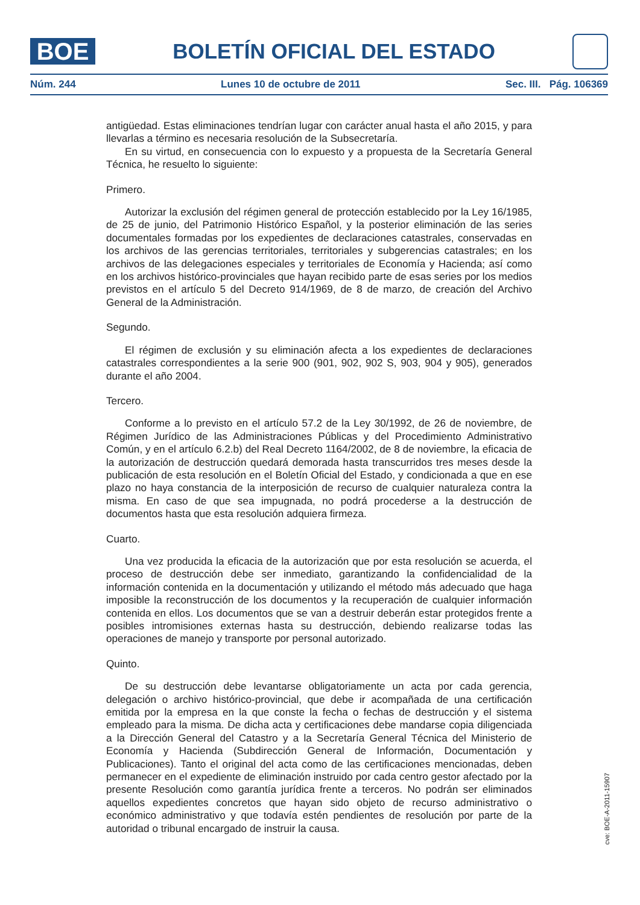BOE
BOLETÍN OFICIAL DEL ESTADO
Núm. 244 Lunes 10 de octubre de 2011 Sec. III. Pág. 106369
antigüedad. Estas eliminaciones tendrían lugar con carácter anual hasta el año 2015, y para llevarlas a término es necesaria resolución de la Subsecretaría.
En su virtud, en consecuencia con lo expuesto y a propuesta de la Secretaría General Técnica, he resuelto lo siguiente:
Primero.
Autorizar la exclusión del régimen general de protección establecido por la Ley 16/1985, de 25 de junio, del Patrimonio Histórico Español, y la posterior eliminación de las series documentales formadas por los expedientes de declaraciones catastrales, conservadas en los archivos de las gerencias territoriales, territoriales y subgerencias catastrales; en los archivos de las delegaciones especiales y territoriales de Economía y Hacienda; así como en los archivos histórico-provinciales que hayan recibido parte de esas series por los medios previstos en el artículo 5 del Decreto 914/1969, de 8 de marzo, de creación del Archivo General de la Administración.
Segundo.
El régimen de exclusión y su eliminación afecta a los expedientes de declaraciones catastrales correspondientes a la serie 900 (901, 902, 902 S, 903, 904 y 905), generados durante el año 2004.
Tercero.
Conforme a lo previsto en el artículo 57.2 de la Ley 30/1992, de 26 de noviembre, de Régimen Jurídico de las Administraciones Públicas y del Procedimiento Administrativo Común, y en el artículo 6.2.b) del Real Decreto 1164/2002, de 8 de noviembre, la eficacia de la autorización de destrucción quedará demorada hasta transcurridos tres meses desde la publicación de esta resolución en el Boletín Oficial del Estado, y condicionada a que en ese plazo no haya constancia de la interposición de recurso de cualquier naturaleza contra la misma. En caso de que sea impugnada, no podrá procederse a la destrucción de documentos hasta que esta resolución adquiera firmeza.
Cuarto.
Una vez producida la eficacia de la autorización que por esta resolución se acuerda, el proceso de destrucción debe ser inmediato, garantizando la confidencialidad de la información contenida en la documentación y utilizando el método más adecuado que haga imposible la reconstrucción de los documentos y la recuperación de cualquier información contenida en ellos. Los documentos que se van a destruir deberán estar protegidos frente a posibles intromisiones externas hasta su destrucción, debiendo realizarse todas las operaciones de manejo y transporte por personal autorizado.
Quinto.
De su destrucción debe levantarse obligatoriamente un acta por cada gerencia, delegación o archivo histórico-provincial, que debe ir acompañada de una certificación emitida por la empresa en la que conste la fecha o fechas de destrucción y el sistema empleado para la misma. De dicha acta y certificaciones debe mandarse copia diligenciada a la Dirección General del Catastro y a la Secretaría General Técnica del Ministerio de Economía y Hacienda (Subdirección General de Información, Documentación y Publicaciones). Tanto el original del acta como de las certificaciones mencionadas, deben permanecer en el expediente de eliminación instruido por cada centro gestor afectado por la presente Resolución como garantía jurídica frente a terceros. No podrán ser eliminados aquellos expedientes concretos que hayan sido objeto de recurso administrativo o económico administrativo y que todavía estén pendientes de resolución por parte de la autoridad o tribunal encargado de instruir la causa.
cve: BOE-A-2011-15907